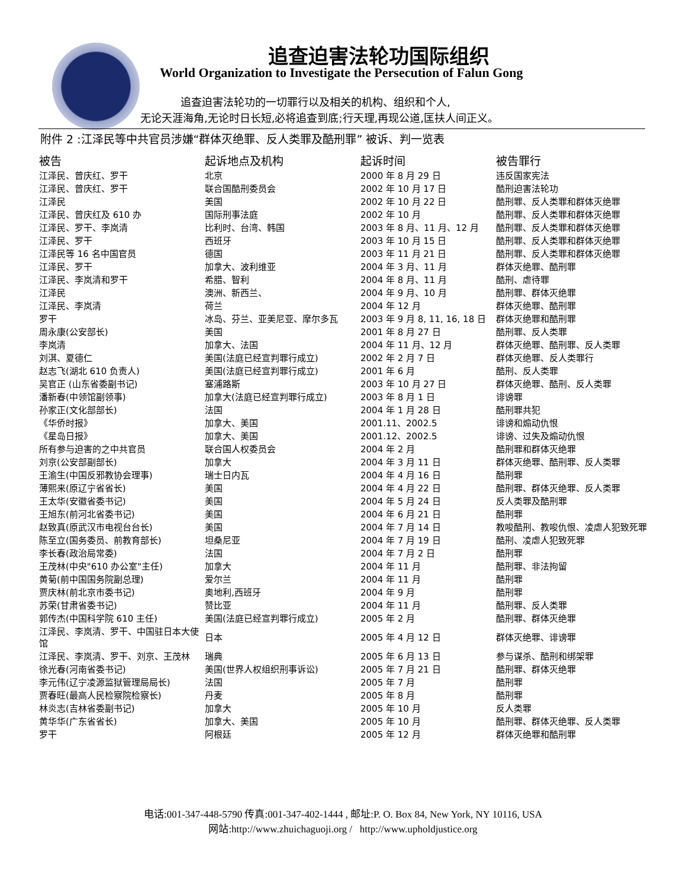追查迫害法轮功国际组织
World Organization to Investigate the Persecution of Falun Gong
追查迫害法轮功的一切罪行以及相关的机构、组织和个人,
无论天涯海角,无论时日长短,必将追查到底;行天理,再现公道,匡扶人间正义。
附件 2 :江泽民等中共官员涉嫌“群体灭绝罪、反人类罪及酷刑罪” 被诉、判一览表
| 被告 | 起诉地点及机构 | 起诉时间 | 被告罪行 |
| --- | --- | --- | --- |
| 江泽民、曾庆红、罗干 | 北京 | 2000 年 8 月 29 日 | 违反国家宪法 |
| 江泽民、曾庆红、罗干 | 联合国酷刑委员会 | 2002 年 10 月 17 日 | 酷刑迫害法轮功 |
| 江泽民 | 美国 | 2002 年 10 月 22 日 | 酷刑罪、反人类罪和群体灭绝罪 |
| 江泽民、曾庆红及 610 办 | 国际刑事法庭 | 2002 年 10 月 | 酷刑罪、反人类罪和群体灭绝罪 |
| 江泽民、罗干、李岚清 | 比利时、台湾、韩国 | 2003 年 8 月、11 月、12 月 | 酷刑罪、反人类罪和群体灭绝罪 |
| 江泽民、罗干 | 西班牙 | 2003 年 10 月 15 日 | 酷刑罪、反人类罪和群体灭绝罪 |
| 江泽民等 16 名中国官员 | 德国 | 2003 年 11 月 21 日 | 酷刑罪、反人类罪和群体灭绝罪 |
| 江泽民、罗干 | 加拿大、波利维亚 | 2004 年 3 月、11 月 | 群体灭绝罪、酷刑罪 |
| 江泽民、李岚清和罗干 | 希腊、智利 | 2004 年 8 月、11 月 | 酷刑、虐待罪 |
| 江泽民 | 澳洲、新西兰、 | 2004 年 9 月、10 月 | 酷刑罪、群体灭绝罪 |
| 江泽民、李岚清 | 荷兰 | 2004 年 12 月 | 群体灭绝罪、酷刑罪 |
| 罗干 | 冰岛、芬兰、亚美尼亚、摩尔多瓦 | 2003 年 9 月 8, 11, 16, 18 日 | 群体灭绝罪和酷刑罪 |
| 周永康(公安部长) | 美国 | 2001 年 8 月 27 日 | 酷刑罪、反人类罪 |
| 李岚清 | 加拿大、法国 | 2004 年 11 月、12 月 | 群体灭绝罪、酷刑罪、反人类罪 |
| 刘淇、夏德仁 | 美国(法庭已经宣判罪行成立) | 2002 年 2 月 7 日 | 群体灭绝罪、反人类罪行 |
| 赵志飞(湖北 610 负责人) | 美国(法庭已经宣判罪行成立) | 2001 年 6 月 | 酷刑、反人类罪 |
| 吴官正 (山东省委副书记) | 塞浦路斯 | 2003 年 10 月 27 日 | 群体灭绝罪、酷刑、反人类罪 |
| 潘新春(中领馆副领事) | 加拿大(法庭已经宣判罪行成立) | 2003 年 8 月 1 日 | 诽谤罪 |
| 孙家正(文化部部长) | 法国 | 2004 年 1 月 28 日 | 酷刑罪共犯 |
| 《华侨时报》 | 加拿大、美国 | 2001.11、2002.5 | 诽谤和煽动仇恨 |
| 《星岛日报》 | 加拿大、美国 | 2001.12、2002.5 | 诽谤、过失及煽动仇恨 |
| 所有参与迫害的之中共官员 | 联合国人权委员会 | 2004 年 2 月 | 酷刑罪和群体灭绝罪 |
| 刘京(公安部副部长) | 加拿大 | 2004 年 3 月 11 日 | 群体灭绝罪、酷刑罪、反人类罪 |
| 王渝生(中国反邪教协会理事) | 瑞士日内瓦 | 2004 年 4 月 16 日 | 酷刑罪 |
| 薄熙来(原辽宁省省长) | 美国 | 2004 年 4 月 22 日 | 酷刑罪、群体灭绝罪、反人类罪 |
| 王太华(安徽省委书记) | 美国 | 2004 年 5 月 24 日 | 反人类罪及酷刑罪 |
| 王旭东(前河北省委书记) | 美国 | 2004 年 6 月 21 日 | 酷刑罪 |
| 赵致真(原武汉市电视台台长) | 美国 | 2004 年 7 月 14 日 | 教唆酷刑、教唆仇恨、凌虐人犯致死罪 |
| 陈至立(国务委员、前教育部长) | 坦桑尼亚 | 2004 年 7 月 19 日 | 酷刑、凌虐人犯致死罪 |
| 李长春(政治局常委) | 法国 | 2004 年 7 月 2 日 | 酷刑罪 |
| 王茂林(中央"610 办公室"主任) | 加拿大 | 2004 年 11 月 | 酷刑罪、非法拘留 |
| 黄菊(前中国国务院副总理) | 爱尔兰 | 2004 年 11 月 | 酷刑罪 |
| 贾庆林(前北京市委书记) | 奥地利,西班牙 | 2004 年 9 月 | 酷刑罪 |
| 苏荣(甘肃省委书记) | 赞比亚 | 2004 年 11 月 | 酷刑罪、反人类罪 |
| 郭传杰(中国科学院 610 主任) | 美国(法庭已经宣判罪行成立) | 2005 年 2 月 | 酷刑罪、群体灭绝罪 |
| 江泽民、李岚清、罗干、中国驻日本大使馆 | 日本 | 2005 年 4 月 12 日 | 群体灭绝罪、诽谤罪 |
| 江泽民、李岚清、罗干、刘京、王茂林 | 瑞典 | 2005 年 6 月 13 日 | 参与谋杀、酷刑和绑架罪 |
| 徐光春(河南省委书记) | 美国(世界人权组织刑事诉讼) | 2005 年 7 月 21 日 | 酷刑罪、群体灭绝罪 |
| 李元伟(辽宁凌源监狱管理局局长) | 法国 | 2005 年 7 月 | 酷刑罪 |
| 贾春旺(最高人民检察院检察长) | 丹麦 | 2005 年 8 月 | 酷刑罪 |
| 林炎志(吉林省委副书记) | 加拿大 | 2005 年 10 月 | 反人类罪 |
| 黄华华(广东省省长) | 加拿大、美国 | 2005 年 10 月 | 酷刑罪、群体灭绝罪、反人类罪 |
| 罗干 | 阿根廷 | 2005 年 12 月 | 群体灭绝罪和酷刑罪 |
电话:001-347-448-5790 传真:001-347-402-1444 , 邮址:P. O. Box 84, New York, NY 10116, USA
网站:http://www.zhuichaguoji.org / http://www.upholdjustice.org